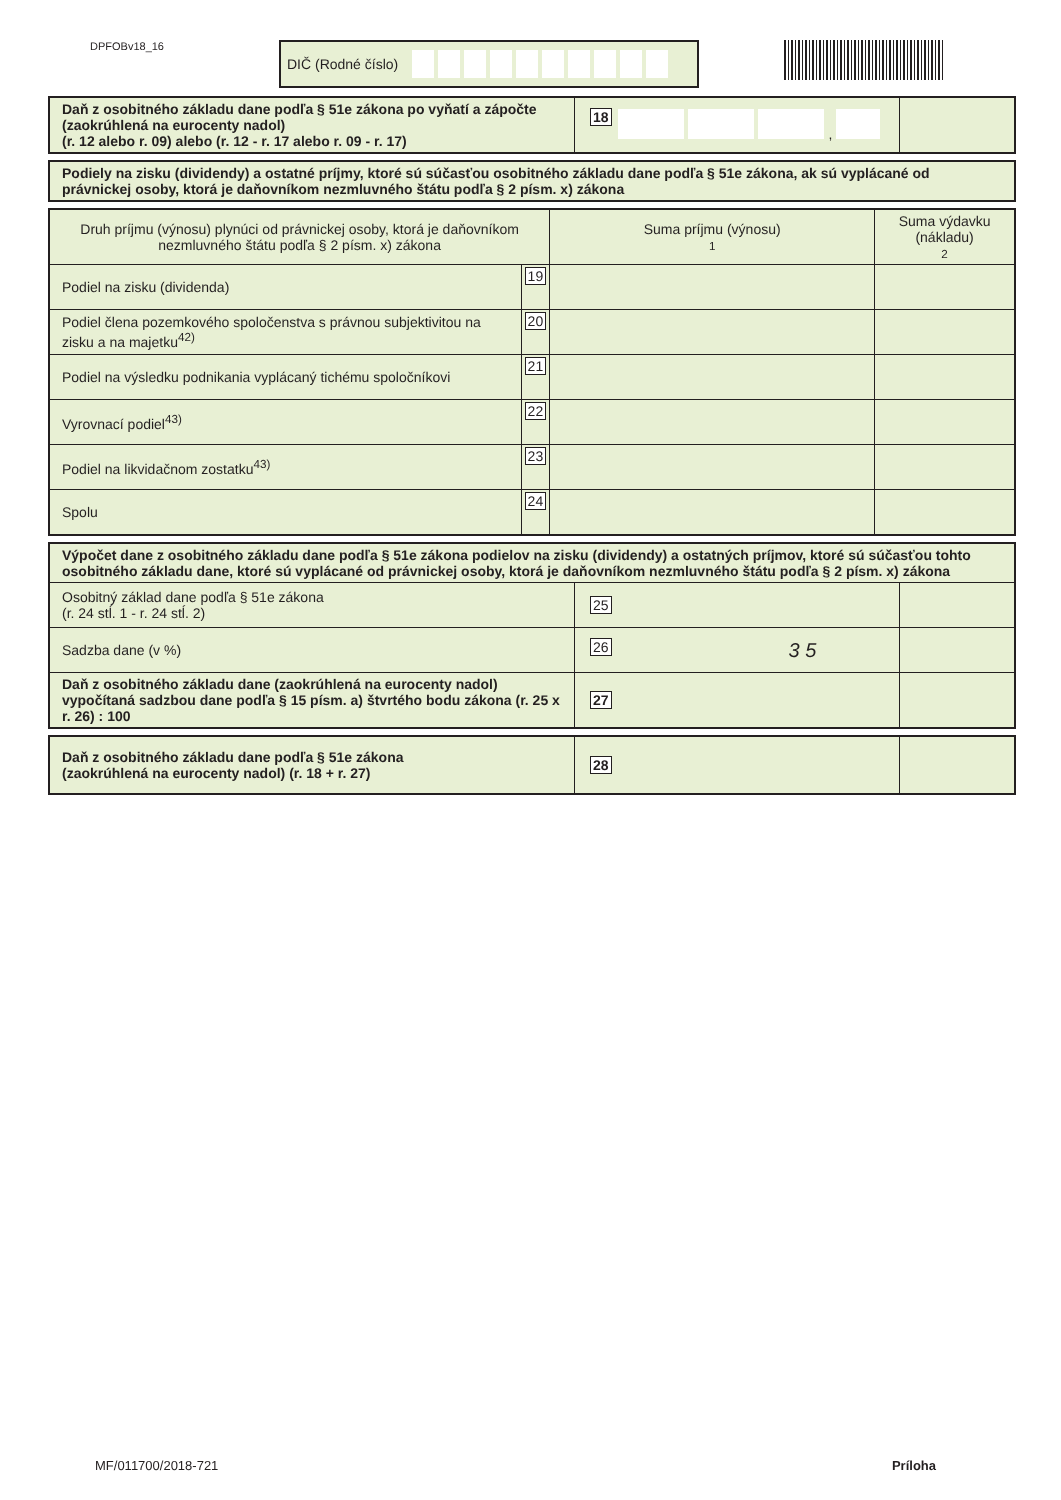DPFOBv18_16
DIČ (Rodné číslo)
| Daň z osobitného základu dane podľa § 51e zákona po vyňatí a zápočte (zaokrúhlená na eurocenty nadol) (r. 12 alebo r. 09) alebo (r. 12 - r. 17 alebo r. 09 - r. 17) | 18 , | |
| Podiely na zisku (dividendy) a ostatné príjmy, ktoré sú súčasťou osobitného základu dane podľa § 51e zákona, ak sú vyplácané od právnickej osoby, ktorá je daňovníkom nezmluvného štátu podľa § 2 písm. x) zákona |
| Druh príjmu (výnosu) plynúci od právnickej osoby, ktorá je daňovníkom nezmluvného štátu podľa § 2 písm. x) zákona | | Suma príjmu (výnosu) 1 | Suma výdavku (nákladu) 2 |
| --- | --- | --- | --- |
| Podiel na zisku (dividenda) | 19 | | |
| Podiel člena pozemkového spoločenstva s právnou subjektivitou na zisku a na majetku<sup>42)</sup> | 20 | | |
| Podiel na výsledku podnikania vyplácaný tichému spoločníkovi | 21 | | |
| Vyrovnací podiel<sup>43)</sup> | 22 | | |
| Podiel na likvidačnom zostatku<sup>43)</sup> | 23 | | |
| Spolu | 24 | | |
| Výpočet dane z osobitného základu dane podľa § 51e zákona podielov na zisku (dividendy) a ostatných príjmov, ktoré sú súčasťou tohto osobitného základu dane, ktoré sú vyplácané od právnickej osoby, ktorá je daňovníkom nezmluvného štátu podľa § 2 písm. x) zákona | | |
| Osobitný základ dane podľa § 51e zákona (r. 24 stĺ. 1 - r. 24 stĺ. 2) | 25 | |
| Sadzba dane (v %) | 26 3 5 | |
| Daň z osobitného základu dane (zaokrúhlená na eurocenty nadol) vypočítaná sadzbou dane podľa § 15 písm. a) štvrtého bodu zákona (r. 25 x r. 26) : 100 | 27 | |
| Daň z osobitného základu dane podľa § 51e zákona (zaokrúhlená na eurocenty nadol) (r. 18 + r. 27) | 28 | |
MF/011700/2018-721 Príloha